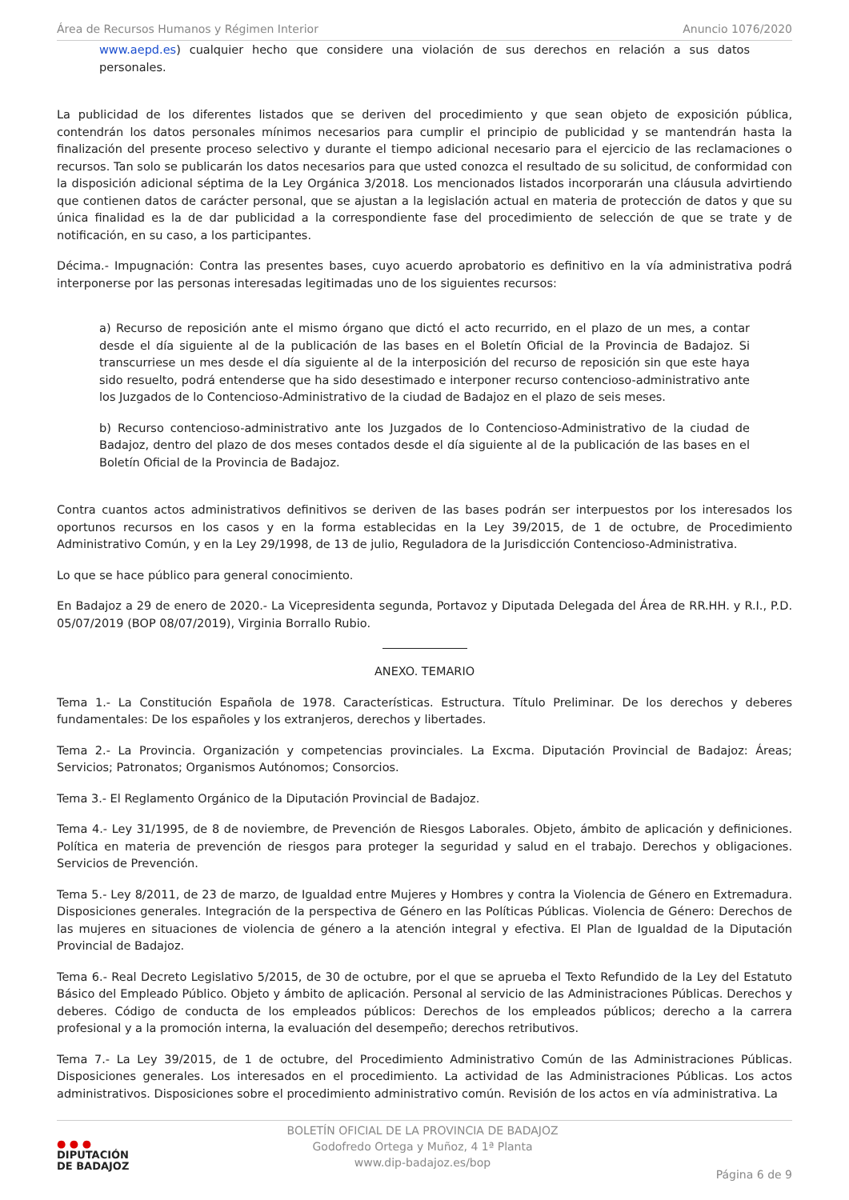Área de Recursos Humanos y Régimen Interior Anuncio 1076/2020
www.aepd.es) cualquier hecho que considere una violación de sus derechos en relación a sus datos personales.
La publicidad de los diferentes listados que se deriven del procedimiento y que sean objeto de exposición pública, contendrán los datos personales mínimos necesarios para cumplir el principio de publicidad y se mantendrán hasta la finalización del presente proceso selectivo y durante el tiempo adicional necesario para el ejercicio de las reclamaciones o recursos. Tan solo se publicarán los datos necesarios para que usted conozca el resultado de su solicitud, de conformidad con la disposición adicional séptima de la Ley Orgánica 3/2018. Los mencionados listados incorporarán una cláusula advirtiendo que contienen datos de carácter personal, que se ajustan a la legislación actual en materia de protección de datos y que su única finalidad es la de dar publicidad a la correspondiente fase del procedimiento de selección de que se trate y de notificación, en su caso, a los participantes.
Décima.- Impugnación: Contra las presentes bases, cuyo acuerdo aprobatorio es definitivo en la vía administrativa podrá interponerse por las personas interesadas legitimadas uno de los siguientes recursos:
a) Recurso de reposición ante el mismo órgano que dictó el acto recurrido, en el plazo de un mes, a contar desde el día siguiente al de la publicación de las bases en el Boletín Oficial de la Provincia de Badajoz. Si transcurriese un mes desde el día siguiente al de la interposición del recurso de reposición sin que este haya sido resuelto, podrá entenderse que ha sido desestimado e interponer recurso contencioso-administrativo ante los Juzgados de lo Contencioso-Administrativo de la ciudad de Badajoz en el plazo de seis meses.
b) Recurso contencioso-administrativo ante los Juzgados de lo Contencioso-Administrativo de la ciudad de Badajoz, dentro del plazo de dos meses contados desde el día siguiente al de la publicación de las bases en el Boletín Oficial de la Provincia de Badajoz.
Contra cuantos actos administrativos definitivos se deriven de las bases podrán ser interpuestos por los interesados los oportunos recursos en los casos y en la forma establecidas en la Ley 39/2015, de 1 de octubre, de Procedimiento Administrativo Común, y en la Ley 29/1998, de 13 de julio, Reguladora de la Jurisdicción Contencioso-Administrativa.
Lo que se hace público para general conocimiento.
En Badajoz a 29 de enero de 2020.- La Vicepresidenta segunda, Portavoz y Diputada Delegada del Área de RR.HH. y R.I., P.D. 05/07/2019 (BOP 08/07/2019), Virginia Borrallo Rubio.
ANEXO. TEMARIO
Tema 1.- La Constitución Española de 1978. Características. Estructura. Título Preliminar. De los derechos y deberes fundamentales: De los españoles y los extranjeros, derechos y libertades.
Tema 2.- La Provincia. Organización y competencias provinciales. La Excma. Diputación Provincial de Badajoz: Áreas; Servicios; Patronatos; Organismos Autónomos; Consorcios.
Tema 3.- El Reglamento Orgánico de la Diputación Provincial de Badajoz.
Tema 4.- Ley 31/1995, de 8 de noviembre, de Prevención de Riesgos Laborales. Objeto, ámbito de aplicación y definiciones. Política en materia de prevención de riesgos para proteger la seguridad y salud en el trabajo. Derechos y obligaciones. Servicios de Prevención.
Tema 5.- Ley 8/2011, de 23 de marzo, de Igualdad entre Mujeres y Hombres y contra la Violencia de Género en Extremadura. Disposiciones generales. Integración de la perspectiva de Género en las Políticas Públicas. Violencia de Género: Derechos de las mujeres en situaciones de violencia de género a la atención integral y efectiva. El Plan de Igualdad de la Diputación Provincial de Badajoz.
Tema 6.- Real Decreto Legislativo 5/2015, de 30 de octubre, por el que se aprueba el Texto Refundido de la Ley del Estatuto Básico del Empleado Público. Objeto y ámbito de aplicación. Personal al servicio de las Administraciones Públicas. Derechos y deberes. Código de conducta de los empleados públicos: Derechos de los empleados públicos; derecho a la carrera profesional y a la promoción interna, la evaluación del desempeño; derechos retributivos.
Tema 7.- La Ley 39/2015, de 1 de octubre, del Procedimiento Administrativo Común de las Administraciones Públicas. Disposiciones generales. Los interesados en el procedimiento. La actividad de las Administraciones Públicas. Los actos administrativos. Disposiciones sobre el procedimiento administrativo común. Revisión de los actos en vía administrativa. La
● ● ●
DIPUTACIÓN
DE BADAJOZ
BOLETÍN OFICIAL DE LA PROVINCIA DE BADAJOZ
Godofredo Ortega y Muñoz, 4 1ª Planta
www.dip-badajoz.es/bop
Página 6 de 9